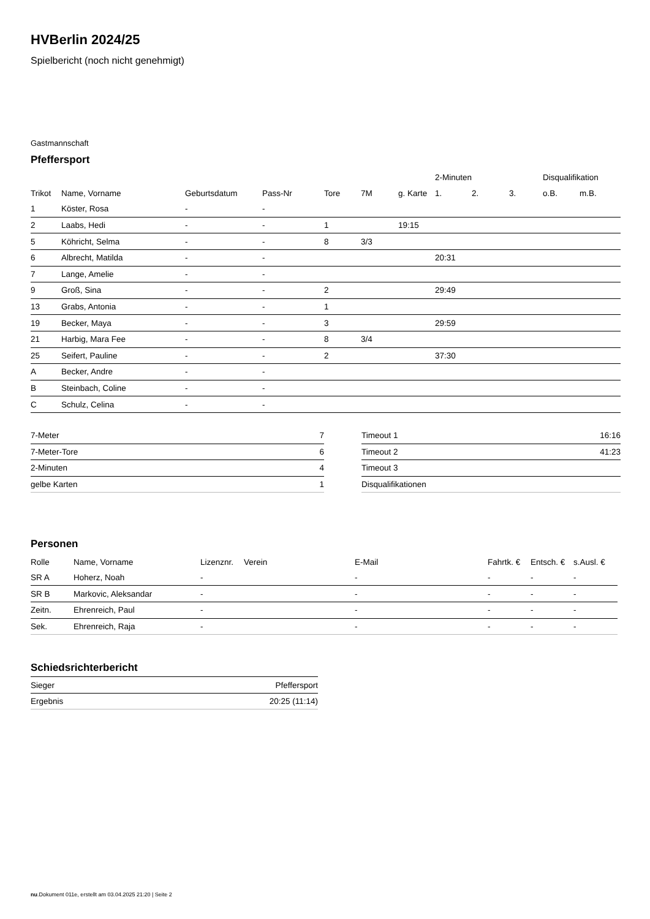HVBerlin 2024/25
Spielbericht (noch nicht genehmigt)
Gastmannschaft
Pfeffersport
| | | | | | | | 2-Minuten | | | Disqualifikation | |
| --- | --- | --- | --- | --- | --- | --- | --- | --- | --- | --- | --- |
| Trikot | Name, Vorname | Geburtsdatum | Pass-Nr | Tore | 7M | g. Karte | 1. | 2. | 3. | o.B. | m.B. |
| 1 | Köster, Rosa | - | - | | | | | | | | |
| 2 | Laabs, Hedi | - | - | 1 | | 19:15 | | | | | |
| 5 | Köhricht, Selma | - | - | 8 | 3/3 | | | | | | |
| 6 | Albrecht, Matilda | - | - | | | | 20:31 | | | | |
| 7 | Lange, Amelie | - | - | | | | | | | | |
| 9 | Groß, Sina | - | - | 2 | | | 29:49 | | | | |
| 13 | Grabs, Antonia | - | - | 1 | | | | | | | |
| 19 | Becker, Maya | - | - | 3 | | | 29:59 | | | | |
| 21 | Harbig, Mara Fee | - | - | 8 | 3/4 | | | | | | |
| 25 | Seifert, Pauline | - | - | 2 | | | 37:30 | | | | |
| A | Becker, Andre | - | - | | | | | | | | |
| B | Steinbach, Coline | - | - | | | | | | | | |
| C | Schulz, Celina | - | - | | | | | | | | |
| 7-Meter | 7 |
| 7-Meter-Tore | 6 |
| 2-Minuten | 4 |
| gelbe Karten | 1 |
| Timeout 1 | 16:16 |
| Timeout 2 | 41:23 |
| Timeout 3 | |
| Disqualifikationen | |
Personen
| Rolle | Name, Vorname | Lizenznr. | Verein | E-Mail | Fahrtk. € | Entsch. € | s.Ausl. € |
| --- | --- | --- | --- | --- | --- | --- | --- |
| SR A | Hoherz, Noah | - | | - | - | - | - |
| SR B | Markovic, Aleksandar | - | | - | - | - | - |
| Zeitn. | Ehrenreich, Paul | - | | - | - | - | - |
| Sek. | Ehrenreich, Raja | - | | - | - | - | - |
Schiedsrichterbericht
| Sieger | Pfeffersport |
| Ergebnis | 20:25 (11:14) |
nu.Dokument 011e, erstellt am 03.04.2025 21:20 | Seite 2